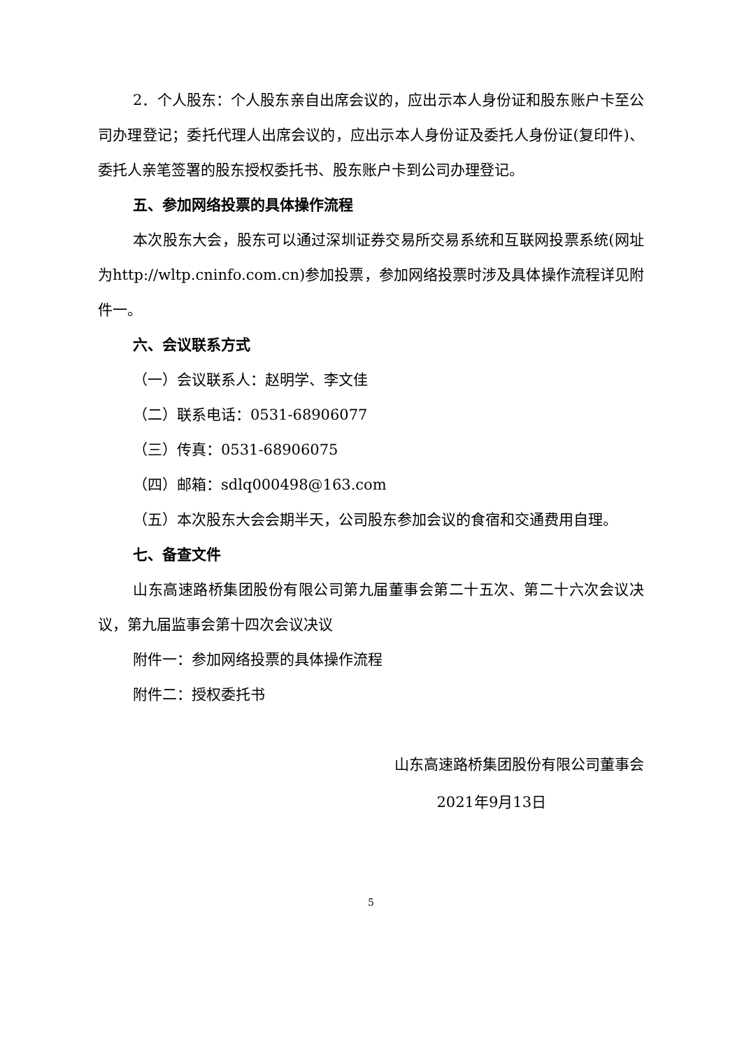2．个人股东：个人股东亲自出席会议的，应出示本人身份证和股东账户卡至公司办理登记；委托代理人出席会议的，应出示本人身份证及委托人身份证(复印件)、委托人亲笔签署的股东授权委托书、股东账户卡到公司办理登记。
五、参加网络投票的具体操作流程
本次股东大会，股东可以通过深圳证券交易所交易系统和互联网投票系统(网址为http://wltp.cninfo.com.cn)参加投票，参加网络投票时涉及具体操作流程详见附件一。
六、会议联系方式
（一）会议联系人：赵明学、李文佳
（二）联系电话：0531-68906077
（三）传真：0531-68906075
（四）邮箱：sdlq000498@163.com
（五）本次股东大会会期半天，公司股东参加会议的食宿和交通费用自理。
七、备查文件
山东高速路桥集团股份有限公司第九届董事会第二十五次、第二十六次会议决议，第九届监事会第十四次会议决议
附件一：参加网络投票的具体操作流程
附件二：授权委托书
山东高速路桥集团股份有限公司董事会
2021年9月13日
5